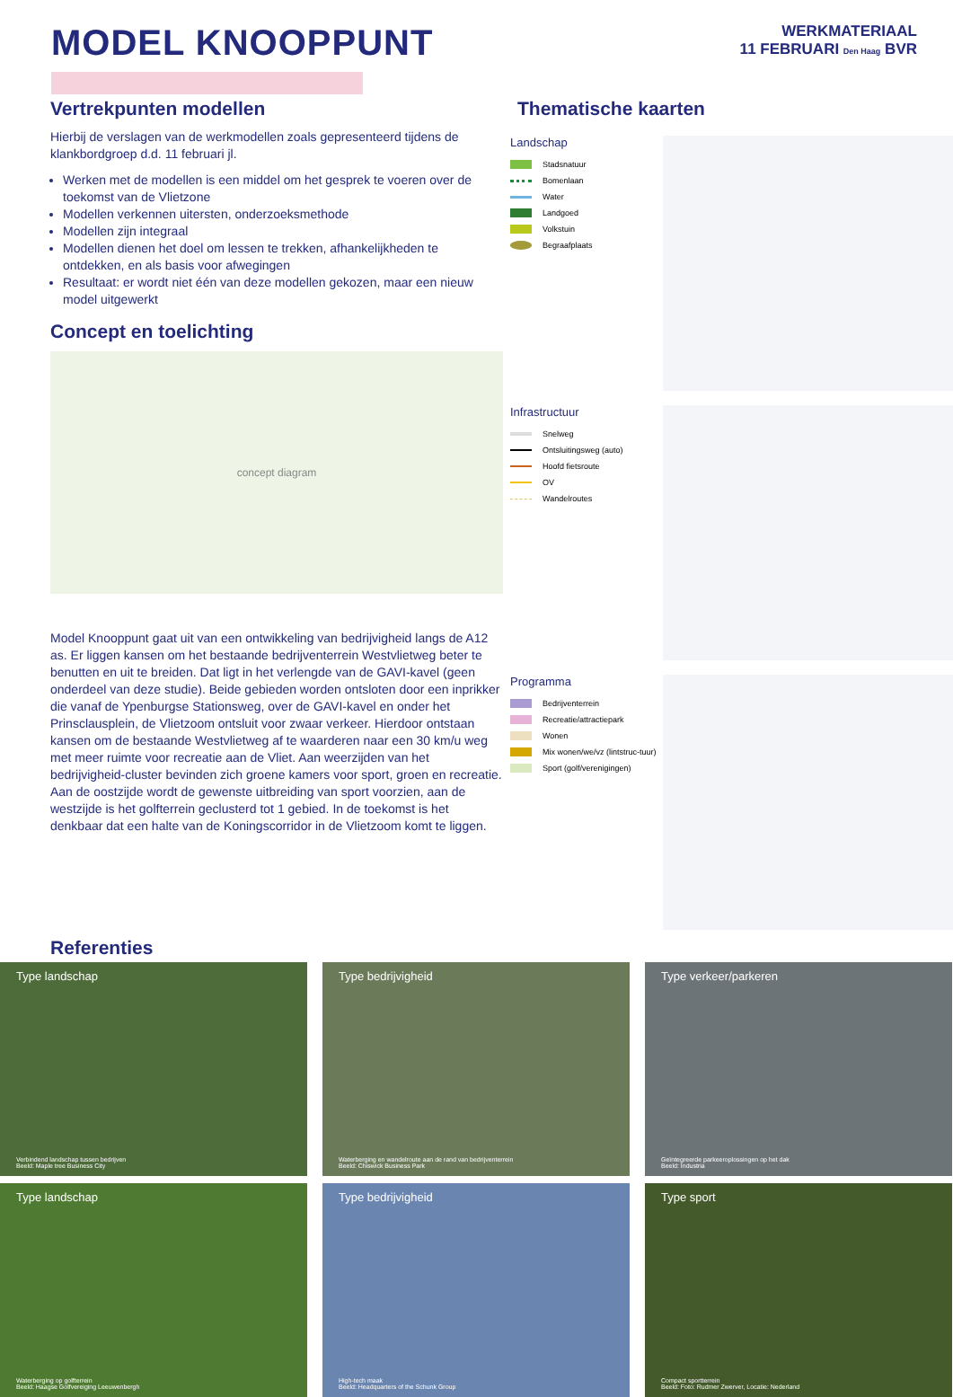MODEL KNOOPPUNT
WERKMATERIAAL
11 FEBRUARI Den Haag BVR
Vertrekpunten modellen
Hierbij de verslagen van de werkmodellen zoals gepresenteerd tijdens de klankbordgroep d.d. 11 februari jl.
Werken met de modellen is een middel om het gesprek te voeren over de toekomst van de Vlietzone
Modellen verkennen uitersten, onderzoeksmethode
Modellen zijn integraal
Modellen dienen het doel om lessen te trekken, afhankelijkheden te ontdekken, en als basis voor afwegingen
Resultaat: er wordt niet één van deze modellen gekozen, maar een nieuw model uitgewerkt
Concept en toelichting
concept diagram
Model Knooppunt gaat uit van een ontwikkeling van bedrijvigheid langs de A12 as. Er liggen kansen om het bestaande bedrijventerrein Westvlietweg beter te benutten en uit te breiden. Dat ligt in het verlengde van de GAVI-kavel (geen onderdeel van deze studie). Beide gebieden worden ontsloten door een inprikker die vanaf de Ypenburgse Stationsweg, over de GAVI-kavel en onder het Prinsclausplein, de Vlietzoom ontsluit voor zwaar verkeer. Hierdoor ontstaan kansen om de bestaande Westvlietweg af te waarderen naar een 30 km/u weg met meer ruimte voor recreatie aan de Vliet. Aan weerzijden van het bedrijvigheid-cluster bevinden zich groene kamers voor sport, groen en recreatie. Aan de oostzijde wordt de gewenste uitbreiding van sport voorzien, aan de westzijde is het golfterrein geclusterd tot 1 gebied. In de toekomst is het denkbaar dat een halte van de Koningscorridor in de Vlietzoom komt te liggen.
Thematische kaarten
Landschap
Stadsnatuur
Bomenlaan
Water
Landgoed
Volkstuin
Begraafplaats
Infrastructuur
Snelweg
Ontsluitingsweg (auto)
Hoofd fietsroute
OV
Wandelroutes
Programma
Bedrijventerrein
Recreatie/attractiepark
Wonen
Mix wonen/we/vz (lintstruc-tuur)
Sport (golf/verenigingen)
Referenties
Type landschap
Verbindend landschap tussen bedrijven
Beeld: Maple tree Business City
Type bedrijvigheid
Waterberging en wandelroute aan de rand van bedrijventerrein
Beeld: Chiswick Business Park
Type verkeer/parkeren
Geïntegreerde parkeeroplossingen op het dak
Beeld: Industria
Type landschap
Waterberging op golfterrein
Beeld: Haagse Golfvereiging Leeuwenbergh
Type bedrijvigheid
High-tech maak
Beeld: Headquarters of the Schunk Group
Type sport
Compact sportterrein
Beeld: Foto: Rudmer Zwerver, Locatie: Nederland